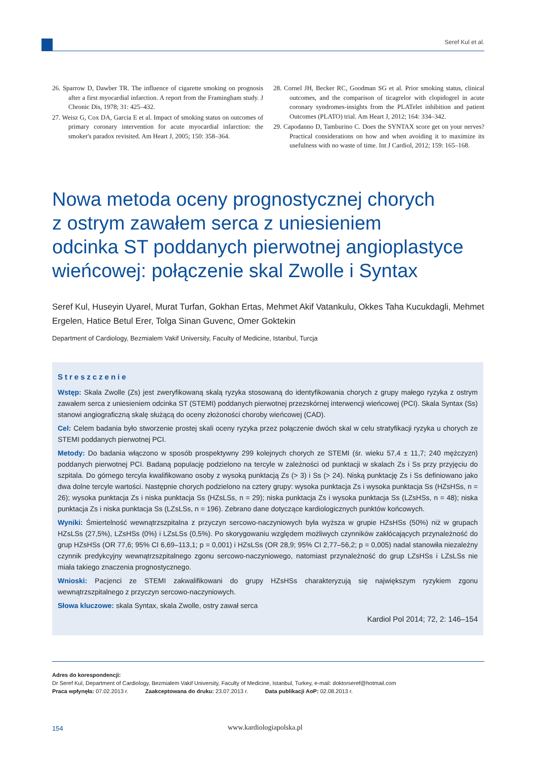Seref Kul et al.
26. Sparrow D, Dawber TR. The influence of cigarette smoking on prognosis after a first myocardial infarction. A report from the Framingham study. J Chronic Dis, 1978; 31: 425–432.
27. Weisz G, Cox DA, Garcia E et al. Impact of smoking status on outcomes of primary coronary intervention for acute myocardial infarction: the smoker's paradox revisited. Am Heart J, 2005; 150: 358–364.
28. Cornel JH, Becker RC, Goodman SG et al. Prior smoking status, clinical outcomes, and the comparison of ticagrelor with clopidogrel in acute coronary syndromes-insights from the PLATelet inhibition and patient Outcomes (PLATO) trial. Am Heart J, 2012; 164: 334–342.
29. Capodanno D, Tamburino C. Does the SYNTAX score get on your nerves? Practical considerations on how and when avoiding it to maximize its usefulness with no waste of time. Int J Cardiol, 2012; 159: 165–168.
Nowa metoda oceny prognostycznej chorych
z ostrym zawałem serca z uniesieniem
odcinka ST poddanych pierwotnej angioplastyce
wieńcowej: połączenie skal Zwolle i Syntax
Seref Kul, Huseyin Uyarel, Murat Turfan, Gokhan Ertas, Mehmet Akif Vatankulu, Okkes Taha Kucukdagli, Mehmet Ergelen, Hatice Betul Erer, Tolga Sinan Guvenc, Omer Goktekin
Department of Cardiology, Bezmialem Vakif University, Faculty of Medicine, Istanbul, Turcja
Streszczenie
Wstęp: Skala Zwolle (Zs) jest zweryfikowaną skalą ryzyka stosowaną do identyfikowania chorych z grupy małego ryzyka z ostrym zawałem serca z uniesieniem odcinka ST (STEMI) poddanych pierwotnej przezskórnej interwencji wieńcowej (PCI). Skala Syntax (Ss) stanowi angiograficzną skalę służącą do oceny złożoności choroby wieńcowej (CAD).
Cel: Celem badania było stworzenie prostej skali oceny ryzyka przez połączenie dwóch skal w celu stratyfikacji ryzyka u chorych ze STEMI poddanych pierwotnej PCI.
Metody: Do badania włączono w sposób prospektywny 299 kolejnych chorych ze STEMI (śr. wieku 57,4 ± 11,7; 240 mężczyzn) poddanych pierwotnej PCI. Badaną populację podzielono na tercyle w zależności od punktacji w skalach Zs i Ss przy przyjęciu do szpitala. Do górnego tercyla kwalifikowano osoby z wysoką punktacją Zs (> 3) i Ss (> 24). Niską punktację Zs i Ss definiowano jako dwa dolne tercyle wartości. Następnie chorych podzielono na cztery grupy: wysoka punktacja Zs i wysoka punktacja Ss (HZsHSs, n = 26); wysoka punktacja Zs i niska punktacja Ss (HZsLSs, n = 29); niska punktacja Zs i wysoka punktacja Ss (LZsHSs, n = 48); niska punktacja Zs i niska punktacja Ss (LZsLSs, n = 196). Zebrano dane dotyczące kardiologicznych punktów końcowych.
Wyniki: Śmiertelność wewnątrzszpitalna z przyczyn sercowo-naczyniowych była wyższa w grupie HZsHSs (50%) niż w grupach HZsLSs (27,5%), LZsHSs (0%) i LZsLSs (0,5%). Po skorygowaniu względem możliwych czynników zakłócających przynależność do grup HZsHSs (OR 77,6; 95% CI 6,69–113,1; p = 0,001) i HZsLSs (OR 28,9; 95% CI 2,77–56,2; p = 0,005) nadal stanowiła niezależny czynnik predykcyjny wewnątrzszpitalnego zgonu sercowo-naczyniowego, natomiast przynależność do grup LZsHSs i LZsLSs nie miała takiego znaczenia prognostycznego.
Wnioski: Pacjenci ze STEMI zakwalifikowani do grupy HZsHSs charakteryzują się największym ryzykiem zgonu wewnątrzszpitalnego z przyczyn sercowo-naczyniowych.
Słowa kluczowe: skala Syntax, skala Zwolle, ostry zawał serca
Kardiol Pol 2014; 72, 2: 146–154
Adres do korespondencji:
Dr Seref Kul, Department of Cardiology, Bezmialem Vakif University, Faculty of Medicine, Istanbul, Turkey, e-mail: doktorseref@hotmail.com
Praca wpłynęła: 07.02.2013 r. Zaakceptowana do druku: 23.07.2013 r. Data publikacji AoP: 02.08.2013 r.
154 www.kardiologiapolska.pl